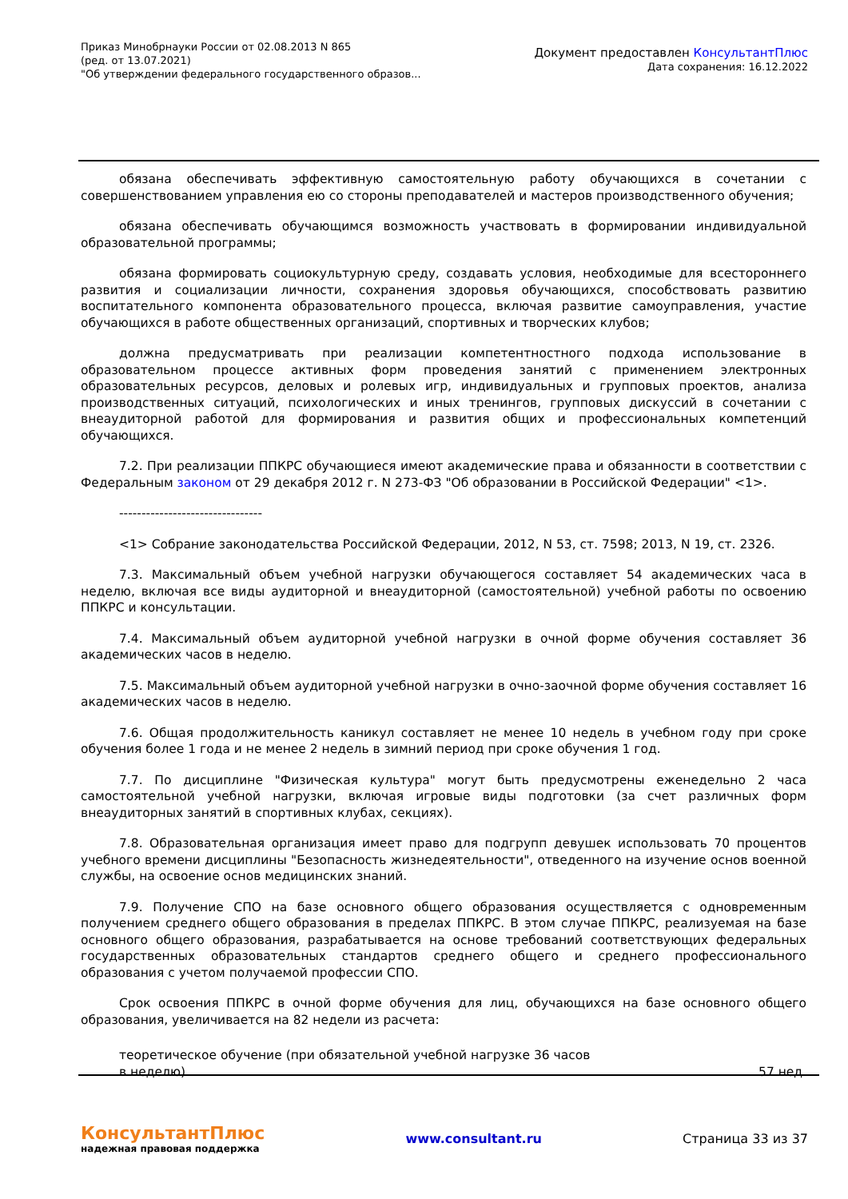Приказ Минобрнауки России от 02.08.2013 N 865
(ред. от 13.07.2021)
"Об утверждении федерального государственного образов...
Документ предоставлен КонсультантПлюс
Дата сохранения: 16.12.2022
обязана обеспечивать эффективную самостоятельную работу обучающихся в сочетании с совершенствованием управления ею со стороны преподавателей и мастеров производственного обучения;
обязана обеспечивать обучающимся возможность участвовать в формировании индивидуальной образовательной программы;
обязана формировать социокультурную среду, создавать условия, необходимые для всестороннего развития и социализации личности, сохранения здоровья обучающихся, способствовать развитию воспитательного компонента образовательного процесса, включая развитие самоуправления, участие обучающихся в работе общественных организаций, спортивных и творческих клубов;
должна предусматривать при реализации компетентностного подхода использование в образовательном процессе активных форм проведения занятий с применением электронных образовательных ресурсов, деловых и ролевых игр, индивидуальных и групповых проектов, анализа производственных ситуаций, психологических и иных тренингов, групповых дискуссий в сочетании с внеаудиторной работой для формирования и развития общих и профессиональных компетенций обучающихся.
7.2. При реализации ППКРС обучающиеся имеют академические права и обязанности в соответствии с Федеральным законом от 29 декабря 2012 г. N 273-ФЗ "Об образовании в Российской Федерации" <1>.
--------------------------------
<1> Собрание законодательства Российской Федерации, 2012, N 53, ст. 7598; 2013, N 19, ст. 2326.
7.3. Максимальный объем учебной нагрузки обучающегося составляет 54 академических часа в неделю, включая все виды аудиторной и внеаудиторной (самостоятельной) учебной работы по освоению ППКРС и консультации.
7.4. Максимальный объем аудиторной учебной нагрузки в очной форме обучения составляет 36 академических часов в неделю.
7.5. Максимальный объем аудиторной учебной нагрузки в очно-заочной форме обучения составляет 16 академических часов в неделю.
7.6. Общая продолжительность каникул составляет не менее 10 недель в учебном году при сроке обучения более 1 года и не менее 2 недель в зимний период при сроке обучения 1 год.
7.7. По дисциплине "Физическая культура" могут быть предусмотрены еженедельно 2 часа самостоятельной учебной нагрузки, включая игровые виды подготовки (за счет различных форм внеаудиторных занятий в спортивных клубах, секциях).
7.8. Образовательная организация имеет право для подгрупп девушек использовать 70 процентов учебного времени дисциплины "Безопасность жизнедеятельности", отведенного на изучение основ военной службы, на освоение основ медицинских знаний.
7.9. Получение СПО на базе основного общего образования осуществляется с одновременным получением среднего общего образования в пределах ППКРС. В этом случае ППКРС, реализуемая на базе основного общего образования, разрабатывается на основе требований соответствующих федеральных государственных образовательных стандартов среднего общего и среднего профессионального образования с учетом получаемой профессии СПО.
Срок освоения ППКРС в очной форме обучения для лиц, обучающихся на базе основного общего образования, увеличивается на 82 недели из расчета:
| теоретическое обучение (при обязательной учебной нагрузке 36 часов в неделю) | 57 нед. |
КонсультантПлюс
надежная правовая поддержка
www.consultant.ru Страница 33 из 37